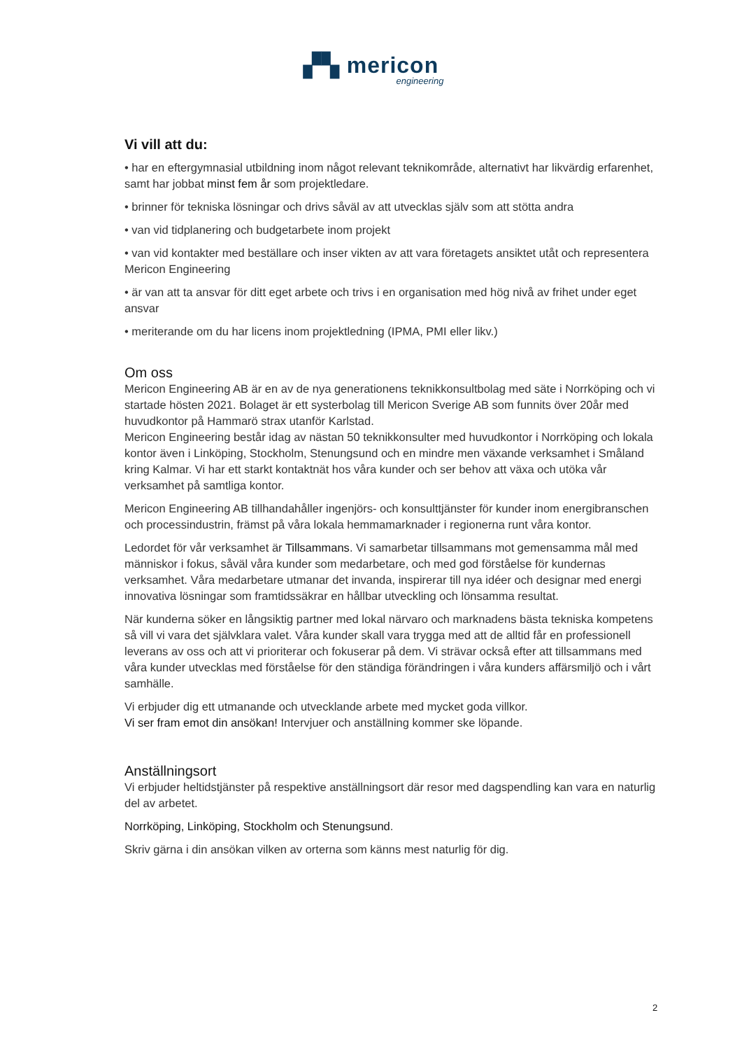▞▚ mericon
engineering
Vi vill att du:
• har en eftergymnasial utbildning inom något relevant teknikområde, alternativt har likvärdig erfarenhet, samt har jobbat minst fem år som projektledare.
• brinner för tekniska lösningar och drivs såväl av att utvecklas själv som att stötta andra
• van vid tidplanering och budgetarbete inom projekt
• van vid kontakter med beställare och inser vikten av att vara företagets ansiktet utåt och representera Mericon Engineering
• är van att ta ansvar för ditt eget arbete och trivs i en organisation med hög nivå av frihet under eget ansvar
• meriterande om du har licens inom projektledning (IPMA, PMI eller likv.)
Om oss
Mericon Engineering AB är en av de nya generationens teknikkonsultbolag med säte i Norrköping och vi startade hösten 2021. Bolaget är ett systerbolag till Mericon Sverige AB som funnits över 20år med huvudkontor på Hammarö strax utanför Karlstad.
Mericon Engineering består idag av nästan 50 teknikkonsulter med huvudkontor i Norrköping och lokala kontor även i Linköping, Stockholm, Stenungsund och en mindre men växande verksamhet i Småland kring Kalmar. Vi har ett starkt kontaktnät hos våra kunder och ser behov att växa och utöka vår verksamhet på samtliga kontor.
Mericon Engineering AB tillhandahåller ingenjörs- och konsulttjänster för kunder inom energibranschen och processindustrin, främst på våra lokala hemmamarknader i regionerna runt våra kontor.
Ledordet för vår verksamhet är Tillsammans. Vi samarbetar tillsammans mot gemensamma mål med människor i fokus, såväl våra kunder som medarbetare, och med god förståelse för kundernas verksamhet. Våra medarbetare utmanar det invanda, inspirerar till nya idéer och designar med energi innovativa lösningar som framtidssäkrar en hållbar utveckling och lönsamma resultat.
När kunderna söker en långsiktig partner med lokal närvaro och marknadens bästa tekniska kompetens så vill vi vara det självklara valet. Våra kunder skall vara trygga med att de alltid får en professionell leverans av oss och att vi prioriterar och fokuserar på dem. Vi strävar också efter att tillsammans med våra kunder utvecklas med förståelse för den ständiga förändringen i våra kunders affärsmiljö och i vårt samhälle.
Vi erbjuder dig ett utmanande och utvecklande arbete med mycket goda villkor.
Vi ser fram emot din ansökan! Intervjuer och anställning kommer ske löpande.
Anställningsort
Vi erbjuder heltidstjänster på respektive anställningsort där resor med dagspendling kan vara en naturlig del av arbetet.
Norrköping, Linköping, Stockholm och Stenungsund.
Skriv gärna i din ansökan vilken av orterna som känns mest naturlig för dig.
2